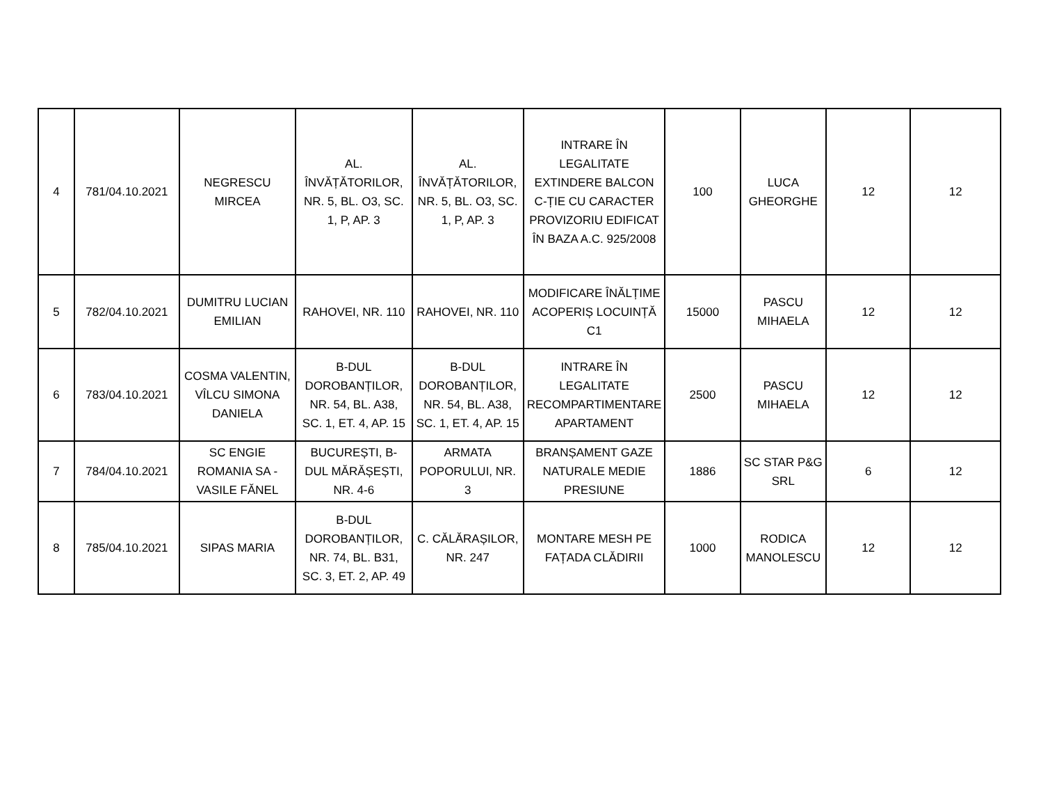| 4 | 781/04.10.2021 | NEGRESCU MIRCEA | AL. ÎNVĂȚĂTORILOR, NR. 5, BL. O3, SC. 1, P, AP. 3 | AL. ÎNVĂȚĂTORILOR, NR. 5, BL. O3, SC. 1, P, AP. 3 | INTRARE ÎN LEGALITATE EXTINDERE BALCON C-ȚIE CU CARACTER PROVIZORIU EDIFICAT ÎN BAZA A.C. 925/2008 | 100 | LUCA GHEORGHE | 12 | 12 |
| 5 | 782/04.10.2021 | DUMITRU LUCIAN EMILIAN | RAHOVEI, NR. 110 | RAHOVEI, NR. 110 | MODIFICARE ÎNĂLȚIME ACOPERIȘ LOCUINȚĂ C1 | 15000 | PASCU MIHAELA | 12 | 12 |
| 6 | 783/04.10.2021 | COSMA VALENTIN, VÎLCU SIMONA DANIELA | B-DUL DOROBANȚILOR, NR. 54, BL. A38, SC. 1, ET. 4, AP. 15 | B-DUL DOROBANȚILOR, NR. 54, BL. A38, SC. 1, ET. 4, AP. 15 | INTRARE ÎN LEGALITATE RECOMPARTIMENTARE APARTAMENT | 2500 | PASCU MIHAELA | 12 | 12 |
| 7 | 784/04.10.2021 | SC ENGIE ROMANIA SA - VASILE FĂNEL | BUCUREȘTI, B-DUL MĂRĂȘEȘTI, NR. 4-6 | ARMATA POPORULUI, NR. 3 | BRANȘAMENT GAZE NATURALE MEDIE PRESIUNE | 1886 | SC STAR P&G SRL | 6 | 12 |
| 8 | 785/04.10.2021 | SIPAS MARIA | B-DUL DOROBANȚILOR, NR. 74, BL. B31, SC. 3, ET. 2, AP. 49 | C. CĂLĂRAȘILOR, NR. 247 | MONTARE MESH PE FAȚADA CLĂDIRII | 1000 | RODICA MANOLESCU | 12 | 12 |